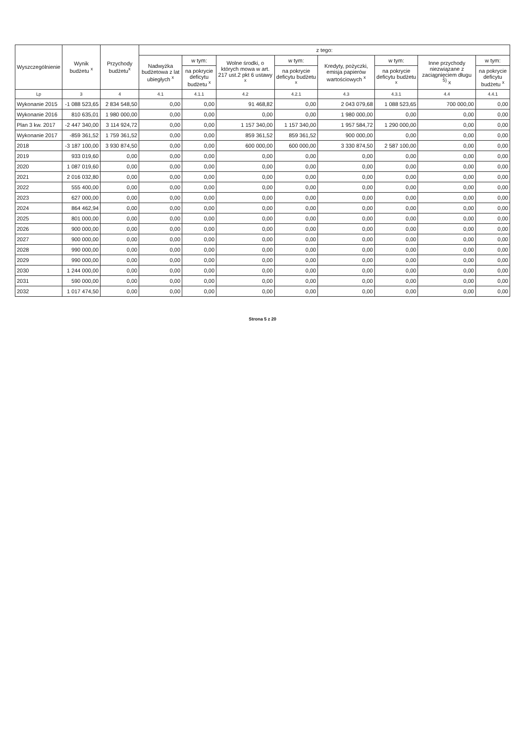| Wyszczególnienie | Wynik budżetu <sup>x</sup> | Przychody budżetu<sup>x</sup> | z tego: | | | | | | | |
| --- | --- | --- | --- | --- | --- | --- | --- | --- | --- | --- |
| | | | Nadwyżka budżetowa z lat ubiegłych <sup>x</sup> | w tym: | Wolne środki, o których mowa w art. 217 ust.2 pkt 6 ustawy <sup>x</sup> | w tym: | Kredyty, pożyczki, emisja papierów wartościowych <sup>x</sup> | w tym: | Inne przychody niezwiązane z zaciągnięciem długu <sup>5)</sup> x | w tym: |
| | | | | na pokrycie deficytu budżetu <sup>x</sup> | | na pokrycie deficytu budżetu <sup>x</sup> | | na pokrycie deficytu budżetu <sup>x</sup> | | na pokrycie deficytu budżetu <sup>x</sup> |
| Lp | 3 | 4 | 4.1 | 4.1.1 | 4.2 | 4.2.1 | 4.3 | 4.3.1 | 4.4 | 4.4.1 |
| Wykonanie 2015 | -1 088 523,65 | 2 834 548,50 | 0,00 | 0,00 | 91 468,82 | 0,00 | 2 043 079,68 | 1 088 523,65 | 700 000,00 | 0,00 |
| Wykonanie 2016 | 810 635,01 | 1 980 000,00 | 0,00 | 0,00 | 0,00 | 0,00 | 1 980 000,00 | 0,00 | 0,00 | 0,00 |
| Plan 3 kw. 2017 | -2 447 340,00 | 3 114 924,72 | 0,00 | 0,00 | 1 157 340,00 | 1 157 340,00 | 1 957 584,72 | 1 290 000,00 | 0,00 | 0,00 |
| Wykonanie 2017 | -859 361,52 | 1 759 361,52 | 0,00 | 0,00 | 859 361,52 | 859 361,52 | 900 000,00 | 0,00 | 0,00 | 0,00 |
| 2018 | -3 187 100,00 | 3 930 874,50 | 0,00 | 0,00 | 600 000,00 | 600 000,00 | 3 330 874,50 | 2 587 100,00 | 0,00 | 0,00 |
| 2019 | 933 019,60 | 0,00 | 0,00 | 0,00 | 0,00 | 0,00 | 0,00 | 0,00 | 0,00 | 0,00 |
| 2020 | 1 087 019,60 | 0,00 | 0,00 | 0,00 | 0,00 | 0,00 | 0,00 | 0,00 | 0,00 | 0,00 |
| 2021 | 2 016 032,80 | 0,00 | 0,00 | 0,00 | 0,00 | 0,00 | 0,00 | 0,00 | 0,00 | 0,00 |
| 2022 | 555 400,00 | 0,00 | 0,00 | 0,00 | 0,00 | 0,00 | 0,00 | 0,00 | 0,00 | 0,00 |
| 2023 | 627 000,00 | 0,00 | 0,00 | 0,00 | 0,00 | 0,00 | 0,00 | 0,00 | 0,00 | 0,00 |
| 2024 | 864 462,94 | 0,00 | 0,00 | 0,00 | 0,00 | 0,00 | 0,00 | 0,00 | 0,00 | 0,00 |
| 2025 | 801 000,00 | 0,00 | 0,00 | 0,00 | 0,00 | 0,00 | 0,00 | 0,00 | 0,00 | 0,00 |
| 2026 | 900 000,00 | 0,00 | 0,00 | 0,00 | 0,00 | 0,00 | 0,00 | 0,00 | 0,00 | 0,00 |
| 2027 | 900 000,00 | 0,00 | 0,00 | 0,00 | 0,00 | 0,00 | 0,00 | 0,00 | 0,00 | 0,00 |
| 2028 | 990 000,00 | 0,00 | 0,00 | 0,00 | 0,00 | 0,00 | 0,00 | 0,00 | 0,00 | 0,00 |
| 2029 | 990 000,00 | 0,00 | 0,00 | 0,00 | 0,00 | 0,00 | 0,00 | 0,00 | 0,00 | 0,00 |
| 2030 | 1 244 000,00 | 0,00 | 0,00 | 0,00 | 0,00 | 0,00 | 0,00 | 0,00 | 0,00 | 0,00 |
| 2031 | 590 000,00 | 0,00 | 0,00 | 0,00 | 0,00 | 0,00 | 0,00 | 0,00 | 0,00 | 0,00 |
| 2032 | 1 017 474,50 | 0,00 | 0,00 | 0,00 | 0,00 | 0,00 | 0,00 | 0,00 | 0,00 | 0,00 |
Strona 5 z 20